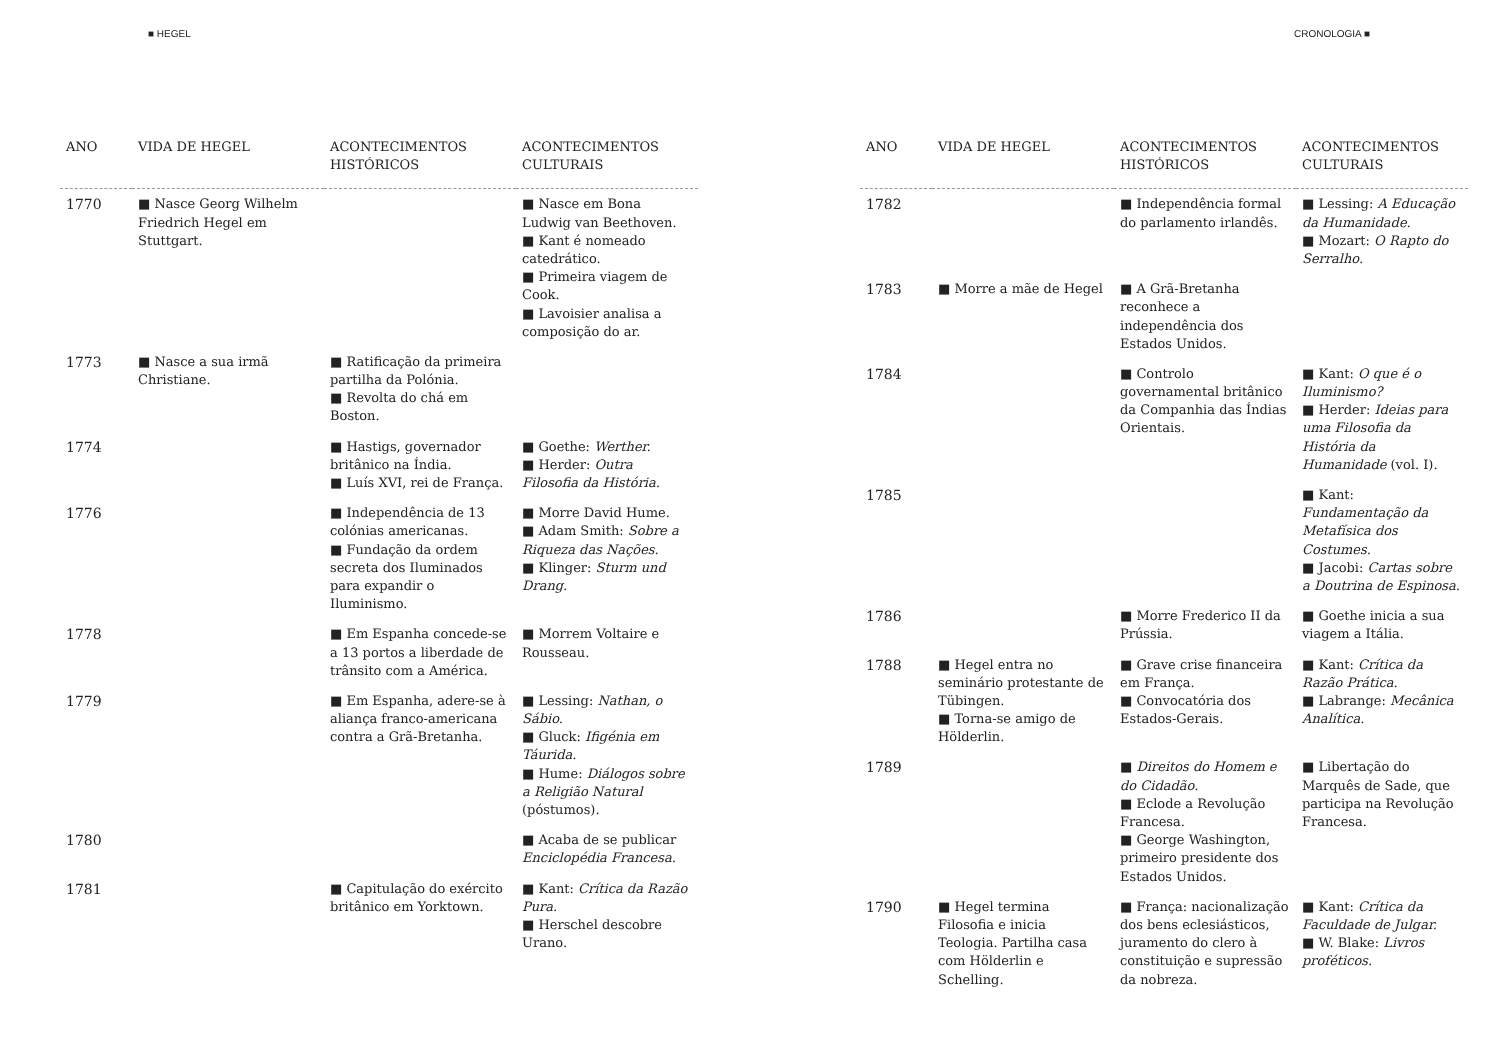■ HEGEL
| ANO | VIDA DE HEGEL | ACONTECIMENTOS HISTÓRICOS | ACONTECIMENTOS CULTURAIS |
| --- | --- | --- | --- |
| 1770 | ■ Nasce Georg Wilhelm Friedrich Hegel em Stuttgart. | | ■ Nasce em Bona Ludwig van Beethoven. ■ Kant é nomeado catedrático. ■ Primeira viagem de Cook. ■ Lavoisier analisa a composição do ar. |
| 1773 | ■ Nasce a sua irmã Christiane. | ■ Ratificação da primeira partilha da Polónia. ■ Revolta do chá em Boston. | |
| 1774 | | ■ Hastigs, governador britânico na Índia. ■ Luís XVI, rei de França. | ■ Goethe: Werther. ■ Herder: Outra Filosofia da História. |
| 1776 | | ■ Independência de 13 colónias americanas. ■ Fundação da ordem secreta dos Iluminados para expandir o Iluminismo. | ■ Morre David Hume. ■ Adam Smith: Sobre a Riqueza das Nações. ■ Klinger: Sturm und Drang. |
| 1778 | | ■ Em Espanha concede-se a 13 portos a liberdade de trânsito com a América. | ■ Morrem Voltaire e Rousseau. |
| 1779 | | ■ Em Espanha, adere-se à aliança franco-americana contra a Grã-Bretanha. | ■ Lessing: Nathan, o Sábio. ■ Gluck: Ifigénia em Táurida. ■ Hume: Diálogos sobre a Religião Natural (póstumos). |
| 1780 | | | ■ Acaba de se publicar Enciclopédia Francesa. |
| 1781 | | ■ Capitulação do exército britânico em Yorktown. | ■ Kant: Crítica da Razão Pura. ■ Herschel descobre Urano. |
CRONOLOGIA ■
| ANO | VIDA DE HEGEL | ACONTECIMENTOS HISTÓRICOS | ACONTECIMENTOS CULTURAIS |
| --- | --- | --- | --- |
| 1782 | | ■ Independência formal do parlamento irlandês. | ■ Lessing: A Educação da Humanidade. ■ Mozart: O Rapto do Serralho. |
| 1783 | ■ Morre a mãe de Hegel | ■ A Grã-Bretanha reconhece a independência dos Estados Unidos. | |
| 1784 | | ■ Controlo governamental britânico da Companhia das Índias Orientais. | ■ Kant: O que é o Iluminismo? ■ Herder: Ideias para uma Filosofia da História da Humanidade (vol. I). |
| 1785 | | | ■ Kant: Fundamentação da Metafísica dos Costumes. ■ Jacobi: Cartas sobre a Doutrina de Espinosa. |
| 1786 | | ■ Morre Frederico II da Prússia. | ■ Goethe inicia a sua viagem a Itália. |
| 1788 | ■ Hegel entra no seminário protestante de Tübingen. ■ Torna-se amigo de Hölderlin. | ■ Grave crise financeira em França. ■ Convocatória dos Estados-Gerais. | ■ Kant: Crítica da Razão Prática. ■ Labrange: Mecânica Analítica. |
| 1789 | | ■ Direitos do Homem e do Cidadão. ■ Eclode a Revolução Francesa. ■ George Washington, primeiro presidente dos Estados Unidos. | ■ Libertação do Marquês de Sade, que participa na Revolução Francesa. |
| 1790 | ■ Hegel termina Filosofia e inicia Teologia. Partilha casa com Hölderlin e Schelling. | ■ França: nacionalização dos bens eclesiásticos, juramento do clero à constituição e supressão da nobreza. | ■ Kant: Crítica da Faculdade de Julgar. ■ W. Blake: Livros proféticos. |